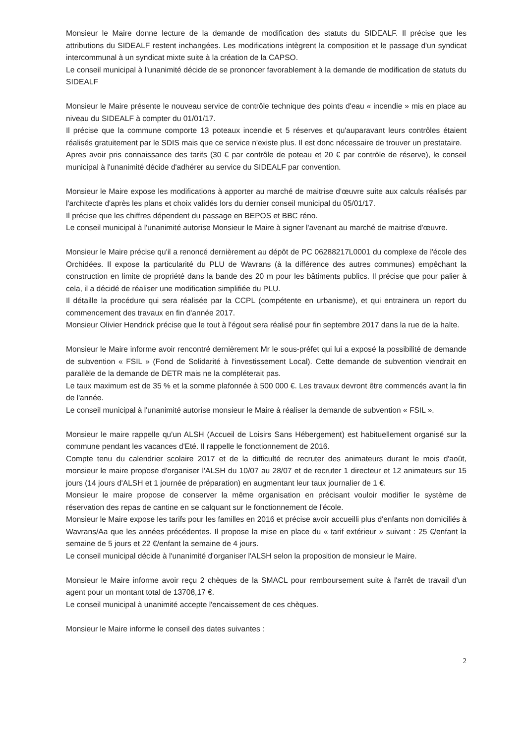Monsieur le Maire donne lecture de la demande de modification des statuts du SIDEALF. Il précise que les attributions du SIDEALF restent inchangées. Les modifications intègrent la composition et le passage d'un syndicat intercommunal à un syndicat mixte suite à la création de la CAPSO.
Le conseil municipal à l'unanimité décide de se prononcer favorablement à la demande de modification de statuts du SIDEALF
Monsieur le Maire présente le nouveau service de contrôle technique des points d'eau « incendie » mis en place au niveau du SIDEALF à compter du 01/01/17.
Il précise que la commune comporte 13 poteaux incendie et 5 réserves et qu'auparavant leurs contrôles étaient réalisés gratuitement par le SDIS mais que ce service n'existe plus. Il est donc nécessaire de trouver un prestataire.
Apres avoir pris connaissance des tarifs (30 € par contrôle de poteau et 20 € par contrôle de réserve), le conseil municipal à l'unanimité décide d'adhérer au service du SIDEALF par convention.
Monsieur le Maire expose les modifications à apporter au marché de maitrise d'œuvre suite aux calculs réalisés par l'architecte d'après les plans et choix validés lors du dernier conseil municipal du 05/01/17.
Il précise que les chiffres dépendent du passage en BEPOS et BBC réno.
Le conseil municipal à l'unanimité autorise Monsieur le Maire à signer l'avenant au marché de maitrise d'œuvre.
Monsieur le Maire précise qu'il a renoncé dernièrement au dépôt de PC 06288217L0001 du complexe de l'école des Orchidées. Il expose la particularité du PLU de Wavrans (à la différence des autres communes) empêchant la construction en limite de propriété dans la bande des 20 m pour les bâtiments publics. Il précise que pour palier à cela, il a décidé de réaliser une modification simplifiée du PLU.
Il détaille la procédure qui sera réalisée par la CCPL (compétente en urbanisme), et qui entrainera un report du commencement des travaux en fin d'année 2017.
Monsieur Olivier Hendrick précise que le tout à l'égout sera réalisé pour fin septembre 2017 dans la rue de la halte.
Monsieur le Maire informe avoir rencontré dernièrement Mr le sous-préfet qui lui a exposé la possibilité de demande de subvention « FSIL » (Fond de Solidarité à l'investissement Local). Cette demande de subvention viendrait en parallèle de la demande de DETR mais ne la compléterait pas.
Le taux maximum est de 35 % et la somme plafonnée à 500 000 €. Les travaux devront être commencés avant la fin de l'année.
Le conseil municipal à l'unanimité autorise monsieur le Maire à réaliser la demande de subvention « FSIL ».
Monsieur le maire rappelle qu'un ALSH (Accueil de Loisirs Sans Hébergement) est habituellement organisé sur la commune pendant les vacances d'Eté. Il rappelle le fonctionnement de 2016.
Compte tenu du calendrier scolaire 2017 et de la difficulté de recruter des animateurs durant le mois d'août, monsieur le maire propose d'organiser l'ALSH du 10/07 au 28/07 et de recruter 1 directeur et 12 animateurs sur 15 jours (14 jours d'ALSH et 1 journée de préparation) en augmentant leur taux journalier de 1 €.
Monsieur le maire propose de conserver la même organisation en précisant vouloir modifier le système de réservation des repas de cantine en se calquant sur le fonctionnement de l'école.
Monsieur le Maire expose les tarifs pour les familles en 2016 et précise avoir accueilli plus d'enfants non domiciliés à Wavrans/Aa que les années précédentes. Il propose la mise en place du « tarif extérieur » suivant : 25 €/enfant la semaine de 5 jours et 22 €/enfant la semaine de 4 jours.
Le conseil municipal décide à l'unanimité d'organiser l'ALSH selon la proposition de monsieur le Maire.
Monsieur le Maire informe avoir reçu 2 chèques de la SMACL pour remboursement suite à l'arrêt de travail d'un agent pour un montant total de 13708,17 €.
Le conseil municipal à unanimité accepte l'encaissement de ces chèques.
Monsieur le Maire informe le conseil des dates suivantes :
2